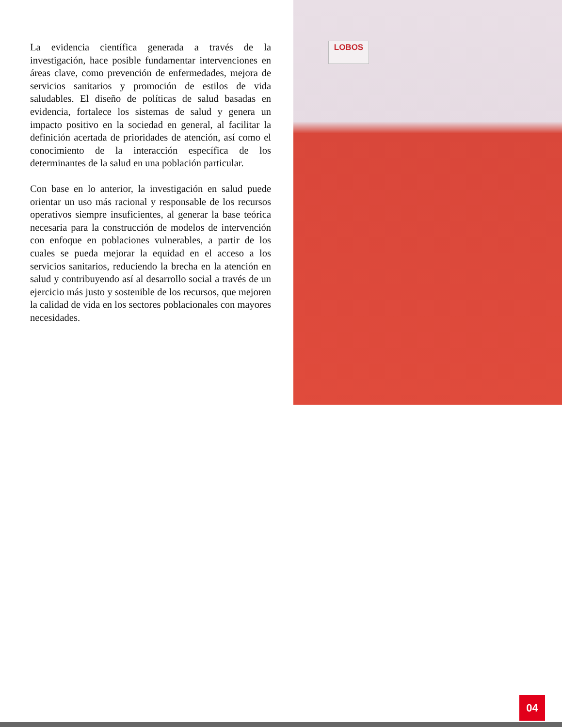La evidencia científica generada a través de la investigación, hace posible fundamentar intervenciones en áreas clave, como prevención de enfermedades, mejora de servicios sanitarios y promoción de estilos de vida saludables. El diseño de políticas de salud basadas en evidencia, fortalece los sistemas de salud y genera un impacto positivo en la sociedad en general, al facilitar la definición acertada de prioridades de atención, así como el conocimiento de la interacción específica de los determinantes de la salud en una población particular.
Con base en lo anterior, la investigación en salud puede orientar un uso más racional y responsable de los recursos operativos siempre insuficientes, al generar la base teórica necesaria para la construcción de modelos de intervención con enfoque en poblaciones vulnerables, a partir de los cuales se pueda mejorar la equidad en el acceso a los servicios sanitarios, reduciendo la brecha en la atención en salud y contribuyendo así al desarrollo social a través de un ejercicio más justo y sostenible de los recursos, que mejoren la calidad de vida en los sectores poblacionales con mayores necesidades.
LOBOS
04